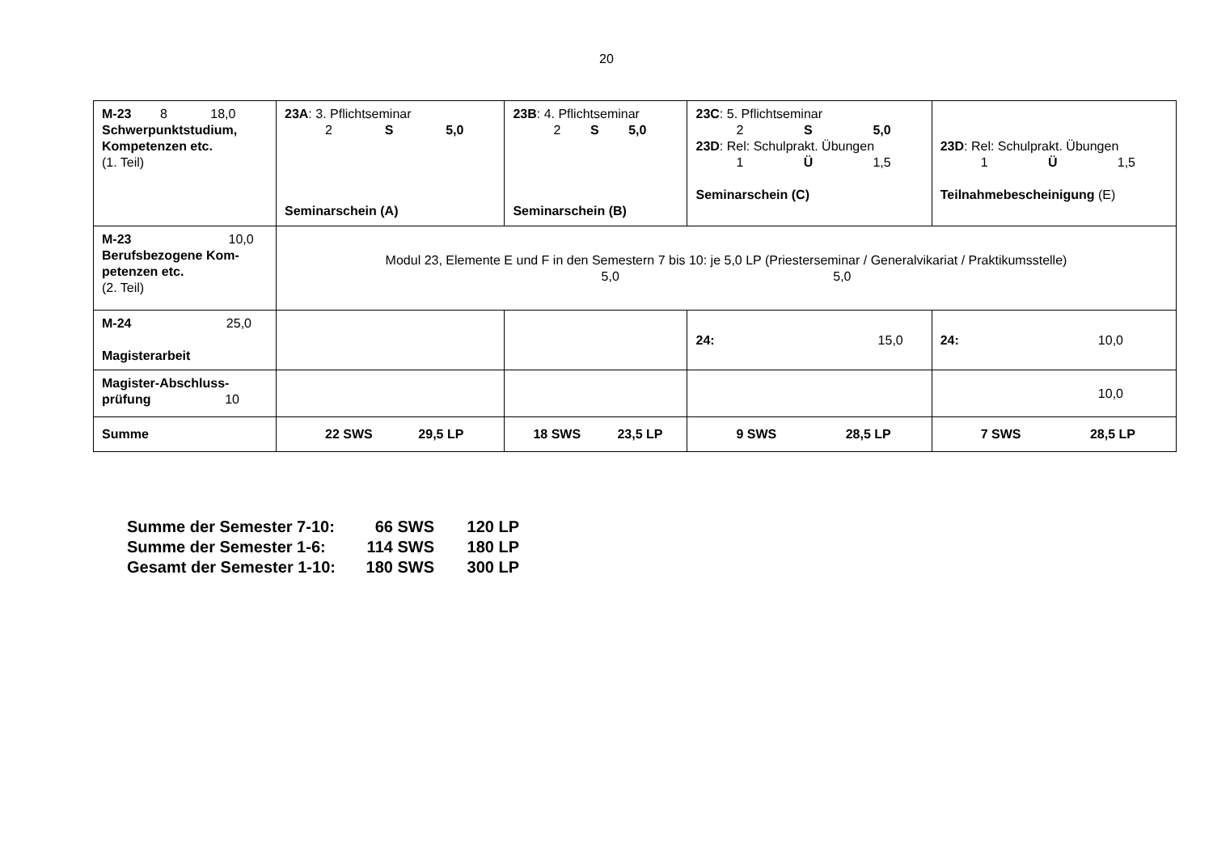20
| M-23 8 18,0 Schwerpunktstudium, Kompetenzen etc. (1. Teil) | 23A : 3. Pflichtseminar 2 S 5,0 Seminarschein (A) | 23B : 4. Pflichtseminar 2 S 5,0 Seminarschein (B) | 23C : 5. Pflichtseminar 2 S 5,0 23D : Rel: Schulprakt. Übungen 1 Ü 1,5 Seminarschein (C) | 23D : Rel: Schulprakt. Übungen 1 Ü 1,5 Teilnahmebescheinigung (E) |
| M-23 10,0 Berufsbezogene Kom-petenzen etc. (2. Teil) | Modul 23, Elemente E und F in den Semestern 7 bis 10: je 5,0 LP (Priesterseminar / Generalvikariat / Praktikumsstelle) 5,0 5,0 | | | |
| M-24 25,0 Magisterarbeit | | | 24: 15,0 | 24: 10,0 |
| Magister-Abschluss- prüfung 10 | | | | 10,0 |
| Summe | 22 SWS 29,5 LP | 18 SWS 23,5 LP | 9 SWS 28,5 LP | 7 SWS 28,5 LP |
Summe der Semester 7-10: 66 SWS 120 LP
Summe der Semester 1-6: 114 SWS 180 LP
Gesamt der Semester 1-10: 180 SWS 300 LP